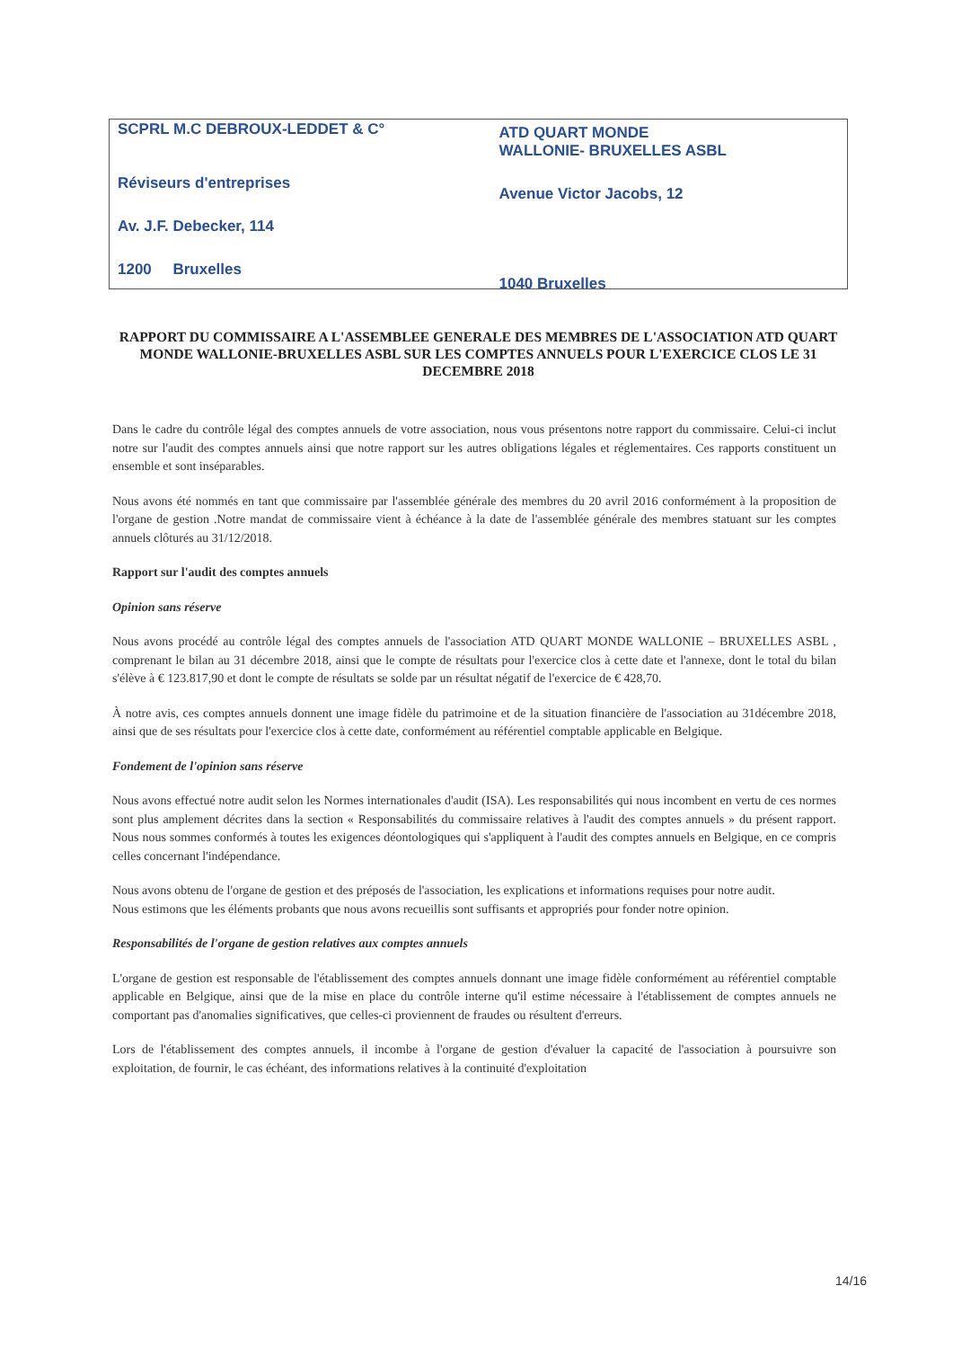SCPRL M.C DEBROUX-LEDDET & C°
Réviseurs d'entreprises
Av. J.F. Debecker, 114
1200 Bruxelles
ATD QUART MONDE
WALLONIE- BRUXELLES ASBL
Avenue Victor Jacobs, 12
1040 Bruxelles
RAPPORT DU COMMISSAIRE A L'ASSEMBLEE GENERALE DES MEMBRES DE L'ASSOCIATION ATD QUART MONDE WALLONIE-BRUXELLES ASBL SUR LES COMPTES ANNUELS POUR L'EXERCICE CLOS LE 31 DECEMBRE 2018
Dans le cadre du contrôle légal des comptes annuels de votre association, nous vous présentons notre rapport du commissaire. Celui-ci inclut notre sur l'audit des comptes annuels ainsi que notre rapport sur les autres obligations légales et réglementaires. Ces rapports constituent un ensemble et sont inséparables.
Nous avons été nommés en tant que commissaire par l'assemblée générale des membres du 20 avril 2016 conformément à la proposition de l'organe de gestion .Notre mandat de commissaire vient à échéance à la date de l'assemblée générale des membres statuant sur les comptes annuels clôturés au 31/12/2018.
Rapport sur l'audit des comptes annuels
Opinion sans réserve
Nous avons procédé au contrôle légal des comptes annuels de l'association ATD QUART MONDE WALLONIE – BRUXELLES ASBL , comprenant le bilan au 31 décembre 2018, ainsi que le compte de résultats pour l'exercice clos à cette date et l'annexe, dont le total du bilan s'élève à € 123.817,90 et dont le compte de résultats se solde par un résultat négatif de l'exercice de € 428,70.
À notre avis, ces comptes annuels donnent une image fidèle du patrimoine et de la situation financière de l'association au 31décembre 2018, ainsi que de ses résultats pour l'exercice clos à cette date, conformément au référentiel comptable applicable en Belgique.
Fondement de l'opinion sans réserve
Nous avons effectué notre audit selon les Normes internationales d'audit (ISA). Les responsabilités qui nous incombent en vertu de ces normes sont plus amplement décrites dans la section « Responsabilités du commissaire relatives à l'audit des comptes annuels » du présent rapport. Nous nous sommes conformés à toutes les exigences déontologiques qui s'appliquent à l'audit des comptes annuels en Belgique, en ce compris celles concernant l'indépendance.
Nous avons obtenu de l'organe de gestion et des préposés de l'association, les explications et informations requises pour notre audit.
Nous estimons que les éléments probants que nous avons recueillis sont suffisants et appropriés pour fonder notre opinion.
Responsabilités de l'organe de gestion relatives aux comptes annuels
L'organe de gestion est responsable de l'établissement des comptes annuels donnant une image fidèle conformément au référentiel comptable applicable en Belgique, ainsi que de la mise en place du contrôle interne qu'il estime nécessaire à l'établissement de comptes annuels ne comportant pas d'anomalies significatives, que celles-ci proviennent de fraudes ou résultent d'erreurs.
Lors de l'établissement des comptes annuels, il incombe à l'organe de gestion d'évaluer la capacité de l'association à poursuivre son exploitation, de fournir, le cas échéant, des informations relatives à la continuité d'exploitation
14/16